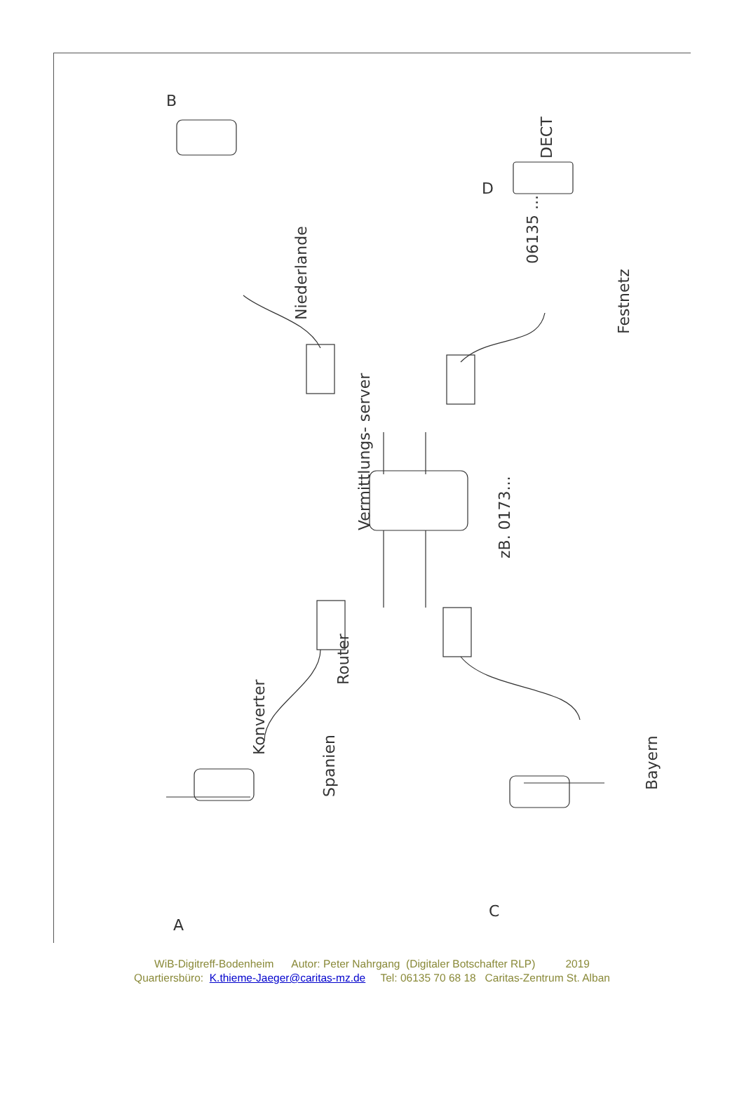Vermittlungs- server
06135 ...
DECT
Festnetz
Niederlande
Router
Konverter
Spanien
Bayern
zB. 0173...
A
B
C
D
WiB-Digitreff-Bodenheim Autor: Peter Nahrgang (Digitaler Botschafter RLP) 2019
Quartiersbüro: K.thieme-Jaeger@caritas-mz.de Tel: 06135 70 68 18 Caritas-Zentrum St. Alban